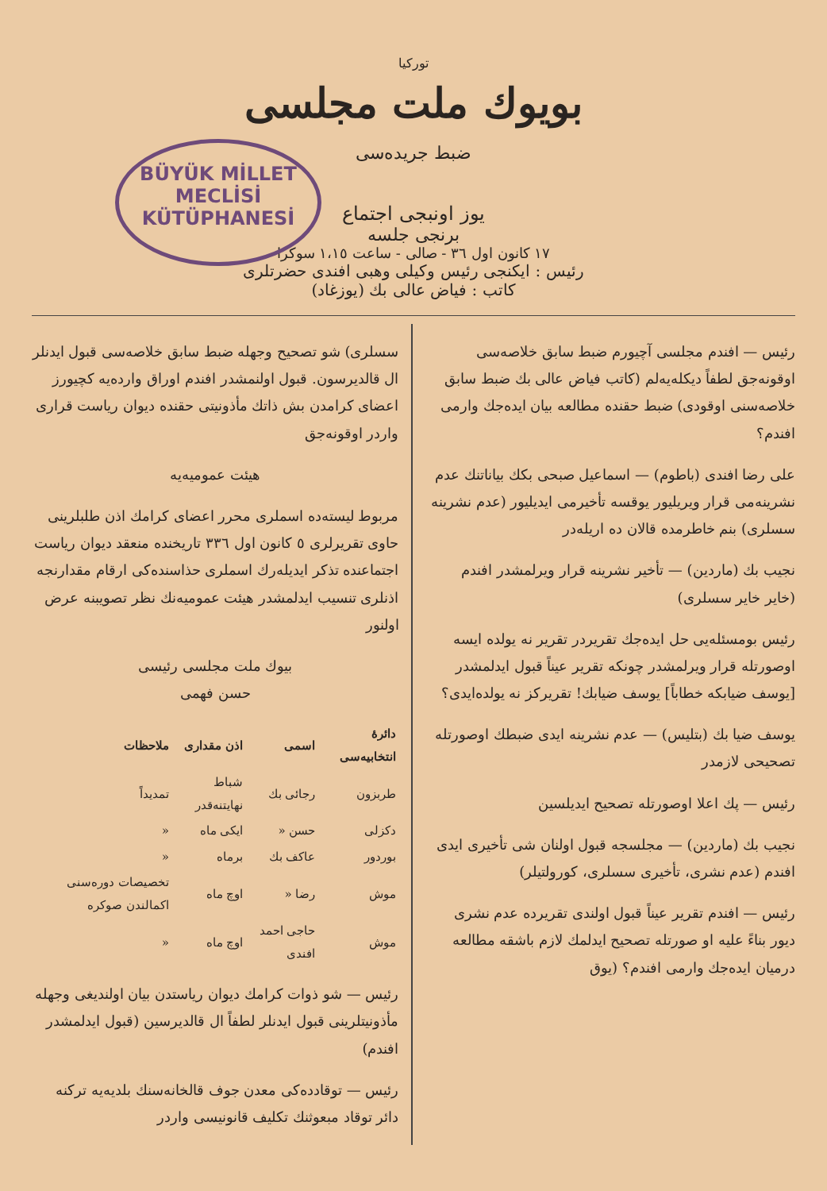توركيا
بويوك ملت مجلسى
ضبط جريده‌سى
BÜYÜK MİLLET
MECLİSİ
KÜTÜPHANESİ
يوز اونبجى اجتماع
برنجى جلسه
١٧ كانون اول ٣٦ - صالى - ساعت ١،١٥ سوكرا
رئيس : ايكنجى رئيس وكيلى وهبى افندى حضرتلرى
كاتب : فياض عالى بك (يوزغاد)
رئيس — افندم مجلسى آچيورم ضبط سابق خلاصه‌سى اوقونه‌جق لطفاً ديكله‌يه‌لم (كاتب فياض عالى بك ضبط سابق خلاصه‌سنى اوقودى) ضبط حقنده مطالعه بيان ايده‌جك وارمى افندم؟
على رضا افندى (باطوم) — اسماعيل صبحى بكك بياناتنك عدم نشرينه‌مى قرار ويريليور يوقسه تأخيرمى ايديليور (عدم نشرينه سسلرى) بنم خاطرمده قالان ده اريله‌در
نجيب بك (ماردين) — تأخير نشرينه قرار ويرلمشدر افندم (خاير خاير سسلرى)
رئيس بومسئله‌يى حل ايده‌جك تقريردر تقرير نه يولده ايسه اوصورتله قرار ويرلمشدر چونكه تقرير عيناً قبول ايدلمشدر [يوسف ضيابكه خطاباً] يوسف ضيابك! تقريركز نه يولده‌ايدى؟
يوسف ضيا بك (بتليس) — عدم نشرينه ايدى ضبطك اوصورتله تصحيحى لازمدر
رئيس — پك اعلا اوصورتله تصحيح ايديلسين
نجيب بك (ماردين) — مجلسجه قبول اولنان شى تأخيرى ايدى افندم (عدم نشرى، تأخيرى سسلرى، كورولتيلر)
رئيس — افندم تقرير عيناً قبول اولندى تقريرده عدم نشرى ديور بناءً عليه او صورتله تصحيح ايدلمك لازم باشقه مطالعه درميان ايده‌جك وارمى افندم؟ (يوق
سسلرى) شو تصحيح وجهله ضبط سابق خلاصه‌سى قبول ايدنلر ال قالديرسون. قبول اولنمشدر افندم اوراق وارده‌يه كچيورز اعضاى كرامدن بش ذاتك مأذونيتى حقنده ديوان رياست قرارى واردر اوقونه‌جق
هيئت عموميه‌يه
مربوط ليسته‌ده اسملرى محرر اعضاى كرامك اذن طلبلرينى حاوى تقريرلرى ٥ كانون اول ٣٣٦ تاريخنده منعقد ديوان رياست اجتماعنده تذكر ايديله‌رك اسملرى حذاسنده‌كى ارقام مقدارنجه اذنلرى تنسيب ايدلمشدر هيئت عموميه‌نك نظر تصويبنه عرض اولنور
بيوك ملت مجلسى رئيسى
حسن فهمى
| دائرهٔ انتخابيه‌سى | اسمى | اذن مقدارى | ملاحظات |
| --- | --- | --- | --- |
| طربزون | رجائى بك | شباط نهايتنه‌قدر | تمديداً |
| دكزلى | حسن « | ايكى ماه | « |
| بوردور | عاكف بك | برماه | « |
| موش | رضا « | اوچ ماه | تخصيصات دوره‌سنى اكمالندن صوكره |
| موش | حاجى احمد افندى | اوچ ماه | « |
رئيس — شو ذوات كرامك ديوان رياستدن بيان اولنديغى وجهله مأذونيتلرينى قبول ايدنلر لطفاً ال قالديرسين (قبول ايدلمشدر افندم)
رئيس — توقادده‌كى معدن جوف قالخانه‌سنك بلديه‌يه تركنه دائر توقاد مبعوثنك تكليف قانونيسى واردر